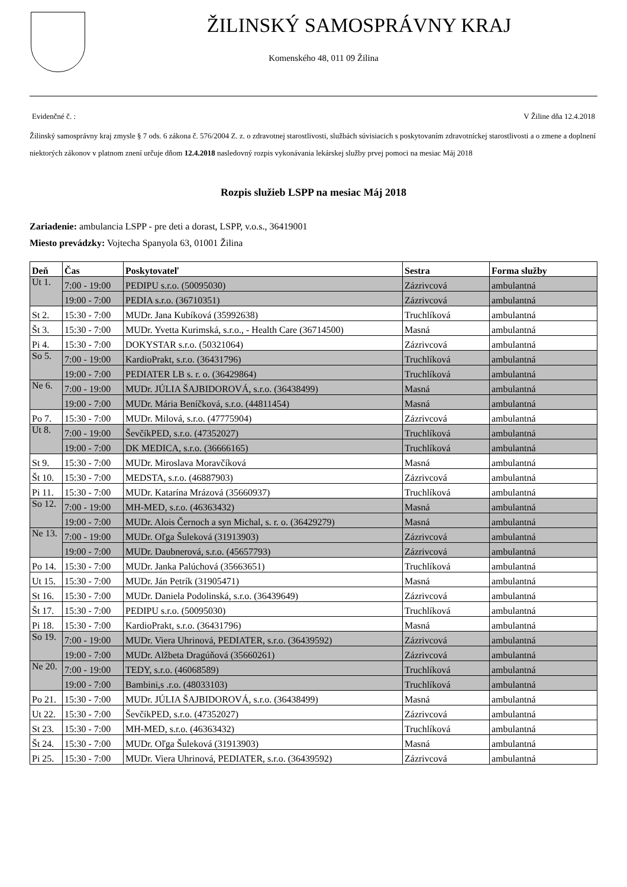ŽILINSKÝ SAMOSPRÁVNY KRAJ
Komenského 48, 011 09 Žilina
Evidenčné č. : V Žiline dňa 12.4.2018
Žilinský samosprávny kraj zmysle § 7 ods. 6 zákona č. 576/2004 Z. z. o zdravotnej starostlivosti, službách súvisiacich s poskytovaním zdravotníckej starostlivosti a o zmene a doplnení niektorých zákonov v platnom znení určuje dňom 12.4.2018 nasledovný rozpis vykonávania lekárskej služby prvej pomoci na mesiac Máj 2018
Rozpis služieb LSPP na mesiac Máj 2018
Zariadenie: ambulancia LSPP - pre deti a dorast, LSPP, v.o.s., 36419001
Miesto prevádzky: Vojtecha Spanyola 63, 01001 Žilina
| Deň | Čas | Poskytovateľ | Sestra | Forma služby |
| --- | --- | --- | --- | --- |
| Ut 1. | 7:00 - 19:00 | PEDIPU s.r.o. (50095030) | Zázrivcová | ambulantná |
| | 19:00 - 7:00 | PEDIA s.r.o. (36710351) | Zázrivcová | ambulantná |
| St 2. | 15:30 - 7:00 | MUDr. Jana Kubíková (35992638) | Truchlíková | ambulantná |
| Št 3. | 15:30 - 7:00 | MUDr. Yvetta Kurimská, s.r.o., - Health Care (36714500) | Masná | ambulantná |
| Pi 4. | 15:30 - 7:00 | DOKYSTAR s.r.o. (50321064) | Zázrivcová | ambulantná |
| So 5. | 7:00 - 19:00 | KardioPrakt, s.r.o. (36431796) | Truchlíková | ambulantná |
| | 19:00 - 7:00 | PEDIATER LB s. r. o. (36429864) | Truchlíková | ambulantná |
| Ne 6. | 7:00 - 19:00 | MUDr. JÚLIA ŠAJBIDOROVÁ, s.r.o. (36438499) | Masná | ambulantná |
| | 19:00 - 7:00 | MUDr. Mária Beníčková, s.r.o. (44811454) | Masná | ambulantná |
| Po 7. | 15:30 - 7:00 | MUDr. Milová, s.r.o. (47775904) | Zázrivcová | ambulantná |
| Ut 8. | 7:00 - 19:00 | ŠevčíkPED, s.r.o. (47352027) | Truchlíková | ambulantná |
| | 19:00 - 7:00 | DK MEDICA, s.r.o. (36666165) | Truchlíková | ambulantná |
| St 9. | 15:30 - 7:00 | MUDr. Miroslava Moravčíková | Masná | ambulantná |
| Št 10. | 15:30 - 7:00 | MEDSTA, s.r.o. (46887903) | Zázrivcová | ambulantná |
| Pi 11. | 15:30 - 7:00 | MUDr. Katarína Mrázová (35660937) | Truchlíková | ambulantná |
| So 12. | 7:00 - 19:00 | MH-MED, s.r.o. (46363432) | Masná | ambulantná |
| | 19:00 - 7:00 | MUDr. Alois Černoch a syn Michal, s. r. o. (36429279) | Masná | ambulantná |
| Ne 13. | 7:00 - 19:00 | MUDr. Oľga Šuleková (31913903) | Zázrivcová | ambulantná |
| | 19:00 - 7:00 | MUDr. Daubnerová, s.r.o. (45657793) | Zázrivcová | ambulantná |
| Po 14. | 15:30 - 7:00 | MUDr. Janka Palúchová (35663651) | Truchlíková | ambulantná |
| Ut 15. | 15:30 - 7:00 | MUDr. Ján Petrík (31905471) | Masná | ambulantná |
| St 16. | 15:30 - 7:00 | MUDr. Daniela Podolinská, s.r.o. (36439649) | Zázrivcová | ambulantná |
| Št 17. | 15:30 - 7:00 | PEDIPU s.r.o. (50095030) | Truchlíková | ambulantná |
| Pi 18. | 15:30 - 7:00 | KardioPrakt, s.r.o. (36431796) | Masná | ambulantná |
| So 19. | 7:00 - 19:00 | MUDr. Viera Uhrinová, PEDIATER, s.r.o. (36439592) | Zázrivcová | ambulantná |
| | 19:00 - 7:00 | MUDr. Alžbeta Dragúňová (35660261) | Zázrivcová | ambulantná |
| Ne 20. | 7:00 - 19:00 | TEDY, s.r.o. (46068589) | Truchlíková | ambulantná |
| | 19:00 - 7:00 | Bambini,s .r.o. (48033103) | Truchlíková | ambulantná |
| Po 21. | 15:30 - 7:00 | MUDr. JÚLIA ŠAJBIDOROVÁ, s.r.o. (36438499) | Masná | ambulantná |
| Ut 22. | 15:30 - 7:00 | ŠevčíkPED, s.r.o. (47352027) | Zázrivcová | ambulantná |
| St 23. | 15:30 - 7:00 | MH-MED, s.r.o. (46363432) | Truchlíková | ambulantná |
| Št 24. | 15:30 - 7:00 | MUDr. Oľga Šuleková (31913903) | Masná | ambulantná |
| Pi 25. | 15:30 - 7:00 | MUDr. Viera Uhrinová, PEDIATER, s.r.o. (36439592) | Zázrivcová | ambulantná |